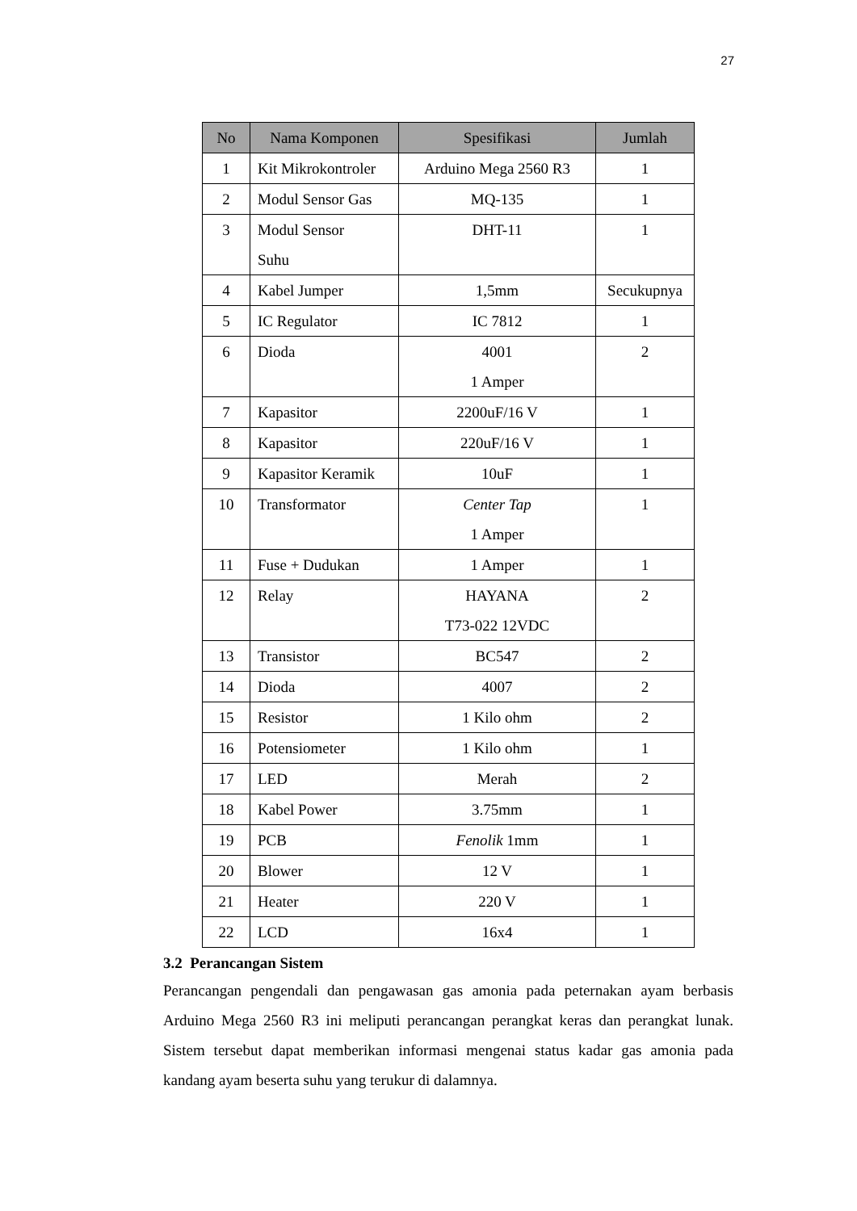27
| No | Nama Komponen | Spesifikasi | Jumlah |
| --- | --- | --- | --- |
| 1 | Kit Mikrokontroler | Arduino Mega 2560 R3 | 1 |
| 2 | Modul Sensor Gas | MQ-135 | 1 |
| 3 | Modul Sensor Suhu | DHT-11 | 1 |
| 4 | Kabel Jumper | 1,5mm | Secukupnya |
| 5 | IC Regulator | IC 7812 | 1 |
| 6 | Dioda | 4001 1 Amper | 2 |
| 7 | Kapasitor | 2200uF/16 V | 1 |
| 8 | Kapasitor | 220uF/16 V | 1 |
| 9 | Kapasitor Keramik | 10uF | 1 |
| 10 | Transformator | Center Tap 1 Amper | 1 |
| 11 | Fuse + Dudukan | 1 Amper | 1 |
| 12 | Relay | HAYANA T73-022 12VDC | 2 |
| 13 | Transistor | BC547 | 2 |
| 14 | Dioda | 4007 | 2 |
| 15 | Resistor | 1 Kilo ohm | 2 |
| 16 | Potensiometer | 1 Kilo ohm | 1 |
| 17 | LED | Merah | 2 |
| 18 | Kabel Power | 3.75mm | 1 |
| 19 | PCB | Fenolik 1mm | 1 |
| 20 | Blower | 12 V | 1 |
| 21 | Heater | 220 V | 1 |
| 22 | LCD | 16x4 | 1 |
3.2 Perancangan Sistem
Perancangan pengendali dan pengawasan gas amonia pada peternakan ayam berbasis Arduino Mega 2560 R3 ini meliputi perancangan perangkat keras dan perangkat lunak. Sistem tersebut dapat memberikan informasi mengenai status kadar gas amonia pada kandang ayam beserta suhu yang terukur di dalamnya.